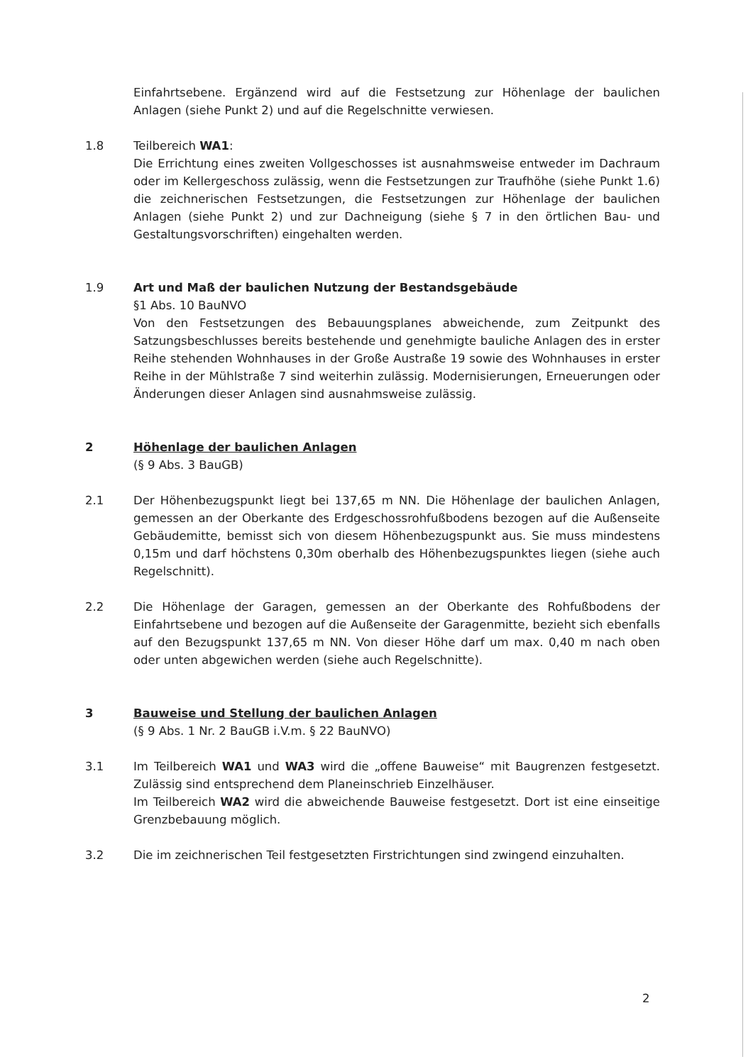Einfahrtsebene. Ergänzend wird auf die Festsetzung zur Höhenlage der baulichen Anlagen (siehe Punkt 2) und auf die Regelschnitte verwiesen.
1.8 Teilbereich WA1:
Die Errichtung eines zweiten Vollgeschosses ist ausnahmsweise entweder im Dachraum oder im Kellergeschoss zulässig, wenn die Festsetzungen zur Traufhöhe (siehe Punkt 1.6) die zeichnerischen Festsetzungen, die Festsetzungen zur Höhenlage der baulichen Anlagen (siehe Punkt 2) und zur Dachneigung (siehe § 7 in den örtlichen Bau- und Gestaltungsvorschriften) eingehalten werden.
1.9 Art und Maß der baulichen Nutzung der Bestandsgebäude
§1 Abs. 10 BauNVO
Von den Festsetzungen des Bebauungsplanes abweichende, zum Zeitpunkt des Satzungsbeschlusses bereits bestehende und genehmigte bauliche Anlagen des in erster Reihe stehenden Wohnhauses in der Große Austraße 19 sowie des Wohnhauses in erster Reihe in der Mühlstraße 7 sind weiterhin zulässig. Modernisierungen, Erneuerungen oder Änderungen dieser Anlagen sind ausnahmsweise zulässig.
2 Höhenlage der baulichen Anlagen
(§ 9 Abs. 3 BauGB)
2.1 Der Höhenbezugspunkt liegt bei 137,65 m NN. Die Höhenlage der baulichen Anlagen, gemessen an der Oberkante des Erdgeschossrohfußbodens bezogen auf die Außenseite Gebäudemitte, bemisst sich von diesem Höhenbezugspunkt aus. Sie muss mindestens 0,15m und darf höchstens 0,30m oberhalb des Höhenbezugspunktes liegen (siehe auch Regelschnitt).
2.2 Die Höhenlage der Garagen, gemessen an der Oberkante des Rohfußbodens der Einfahrtsebene und bezogen auf die Außenseite der Garagenmitte, bezieht sich ebenfalls auf den Bezugspunkt 137,65 m NN. Von dieser Höhe darf um max. 0,40 m nach oben oder unten abgewichen werden (siehe auch Regelschnitte).
3 Bauweise und Stellung der baulichen Anlagen
(§ 9 Abs. 1 Nr. 2 BauGB i.V.m. § 22 BauNVO)
3.1 Im Teilbereich WA1 und WA3 wird die „offene Bauweise“ mit Baugrenzen festgesetzt. Zulässig sind entsprechend dem Planeinschrieb Einzelhäuser.
Im Teilbereich WA2 wird die abweichende Bauweise festgesetzt. Dort ist eine einseitige Grenzbebauung möglich.
3.2 Die im zeichnerischen Teil festgesetzten Firstrichtungen sind zwingend einzuhalten.
2